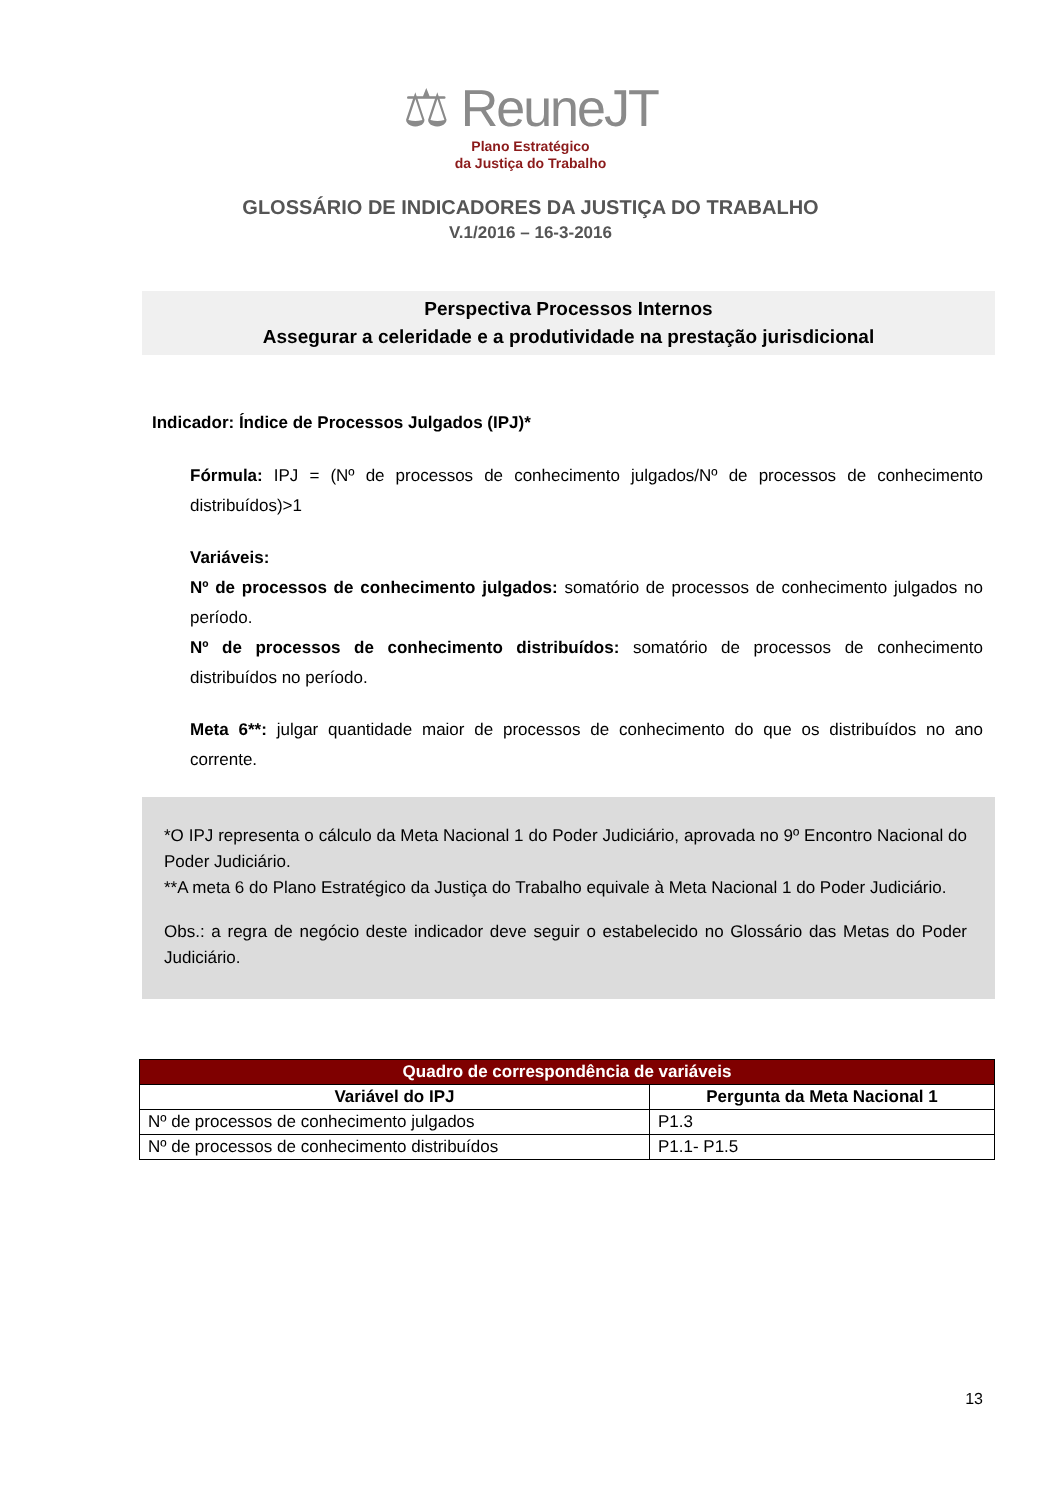⚖ ReuneJT
Plano Estratégico
da Justiça do Trabalho
GLOSSÁRIO DE INDICADORES DA JUSTIÇA DO TRABALHO
V.1/2016 – 16-3-2016
Perspectiva Processos Internos
Assegurar a celeridade e a produtividade na prestação jurisdicional
Indicador: Índice de Processos Julgados (IPJ)*
Fórmula: IPJ = (Nº de processos de conhecimento julgados/Nº de processos de conhecimento distribuídos)>1
Variáveis:
Nº de processos de conhecimento julgados: somatório de processos de conhecimento julgados no período.
Nº de processos de conhecimento distribuídos: somatório de processos de conhecimento distribuídos no período.
Meta 6**: julgar quantidade maior de processos de conhecimento do que os distribuídos no ano corrente.
*O IPJ representa o cálculo da Meta Nacional 1 do Poder Judiciário, aprovada no 9º Encontro Nacional do Poder Judiciário.
**A meta 6 do Plano Estratégico da Justiça do Trabalho equivale à Meta Nacional 1 do Poder Judiciário.
Obs.: a regra de negócio deste indicador deve seguir o estabelecido no Glossário das Metas do Poder Judiciário.
| Quadro de correspondência de variáveis | |
| --- | --- |
| Variável do IPJ | Pergunta da Meta Nacional 1 |
| Nº de processos de conhecimento julgados | P1.3 |
| Nº de processos de conhecimento distribuídos | P1.1- P1.5 |
13